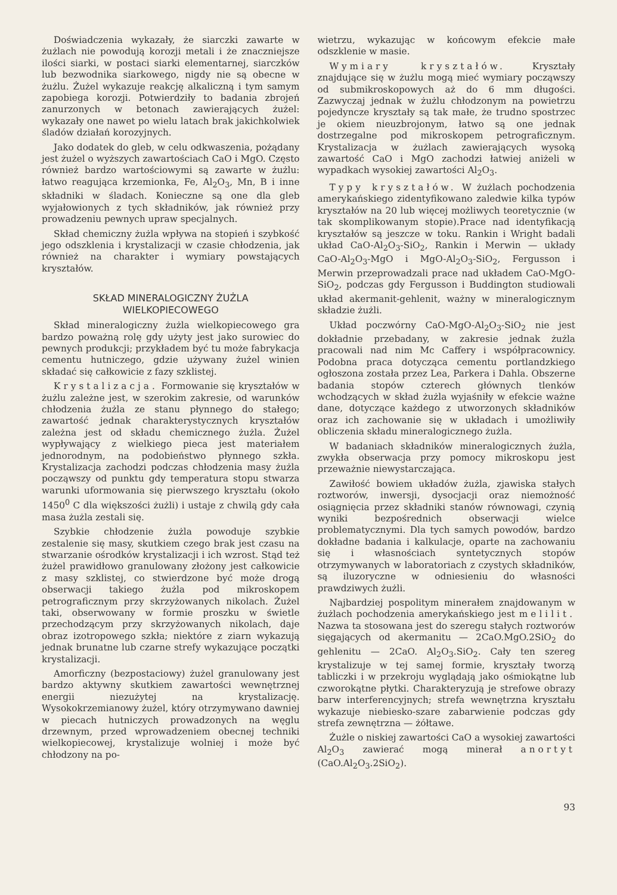Doświadczenia wykazały, że siarczki zawarte w żużlach nie powodują korozji metali i że znaczniejsze ilości siarki, w postaci siarki elementarnej, siarczków lub bezwodnika siarkowego, nigdy nie są obecne w żużlu. Żużel wykazuje reakcję alkaliczną i tym samym zapobiega korozji. Potwierdziły to badania zbrojeń zanurzonych w betonach zawierających żużel: wykazały one nawet po wielu latach brak jakichkolwiek śladów działań korozyjnych.
Jako dodatek do gleb, w celu odkwaszenia, pożądany jest żużel o wyższych zawartościach CaO i MgO. Często również bardzo wartościowymi są zawarte w żużlu: łatwo reagująca krzemionka, Fe, Al<sub>2</sub>O<sub>3</sub>, Mn, B i inne składniki w śladach. Konieczne są one dla gleb wyjałowionych z tych składników, jak również przy prowadzeniu pewnych upraw specjalnych.
Skład chemiczny żużla wpływa na stopień i szybkość jego odszklenia i krystalizacji w czasie chłodzenia, jak również na charakter i wymiary powstających kryształów.
SKŁAD MINERALOGICZNY ŻUŻLA
WIELKOPIECOWEGO
Skład mineralogiczny żużla wielkopiecowego gra bardzo poważną rolę gdy użyty jest jako surowiec do pewnych produkcji; przykładem być tu może fabrykacja cementu hutniczego, gdzie używany żużel winien składać się całkowicie z fazy szklistej.
Krystalizacja. Formowanie się kryształów w żużlu zależne jest, w szerokim zakresie, od warunków chłodzenia żużla ze stanu płynnego do stałego; zawartość jednak charakterystycznych kryształów zależna jest od składu chemicznego żużla. Żużel wypływający z wielkiego pieca jest materiałem jednorodnym, na podobieństwo płynnego szkła. Krystalizacja zachodzi podczas chłodzenia masy żużla począwszy od punktu gdy temperatura stopu stwarza warunki uformowania się pierwszego kryształu (około 1450<sup>0</sup> C dla większości żużli) i ustaje z chwilą gdy cała masa żużla zestali się.
Szybkie chłodzenie żużla powoduje szybkie zestalenie się masy, skutkiem czego brak jest czasu na stwarzanie ośrodków krystalizacji i ich wzrost. Stąd też żużel prawidłowo granulowany złożony jest całkowicie z masy szklistej, co stwierdzone być może drogą obserwacji takiego żużla pod mikroskopem petrograficznym przy skrzyżowanych nikolach. Żużel taki, obserwowany w formie proszku w świetle przechodzącym przy skrzyżowanych nikolach, daje obraz izotropowego szkła; niektóre z ziarn wykazują jednak brunatne lub czarne strefy wykazujące początki krystalizacji.
Amorficzny (bezpostaciowy) żużel granulowany jest bardzo aktywny skutkiem zawartości wewnętrznej energii niezużytej na krystalizację. Wysokokrzemianowy żużel, który otrzymywano dawniej w piecach hutniczych prowadzonych na węglu drzewnym, przed wprowadzeniem obecnej techniki wielkopiecowej, krystalizuje wolniej i może być chłodzony na po-
wietrzu, wykazując w końcowym efekcie małe odszklenie w masie.
Wymiary kryształów. Kryształy znajdujące się w żużlu mogą mieć wymiary począwszy od submikroskopowych aż do 6 mm długości. Zazwyczaj jednak w żużlu chłodzonym na powietrzu pojedyncze kryształy są tak małe, że trudno spostrzec je okiem nieuzbrojonym, łatwo są one jednak dostrzegalne pod mikroskopem petrograficznym. Krystalizacja w żużlach zawierających wysoką zawartość CaO i MgO zachodzi łatwiej aniżeli w wypadkach wysokiej zawartości Al<sub>2</sub>O<sub>3</sub>.
Typy kryształów. W żużlach pochodzenia amerykańskiego zidentyfikowano zaledwie kilka typów kryształów na 20 lub więcej możliwych teoretycznie (w tak skomplikowanym stopie).Prace nad identyfikacją kryształów są jeszcze w toku. Rankin i Wright badali układ CaO-Al<sub>2</sub>O<sub>3</sub>-SiO<sub>2</sub>, Rankin i Merwin — układy CaO-Al<sub>2</sub>O<sub>3</sub>-MgO i MgO-Al<sub>2</sub>O<sub>3</sub>-SiO<sub>2</sub>, Fergusson i Merwin przeprowadzali prace nad układem CaO-MgO-SiO<sub>2</sub>, podczas gdy Fergusson i Buddington studiowali układ akermanit-gehlenit, ważny w mineralogicznym składzie żużli.
Układ poczwórny CaO-MgO-Al<sub>2</sub>O<sub>3</sub>-SiO<sub>2</sub> nie jest dokładnie przebadany, w zakresie jednak żużla pracowali nad nim Mc Caffery i współpracownicy. Podobna praca dotycząca cementu portlandzkiego ogłoszona została przez Lea, Parkera i Dahla. Obszerne badania stopów czterech głównych tlenków wchodzących w skład żużla wyjaśniły w efekcie ważne dane, dotyczące każdego z utworzonych składników oraz ich zachowanie się w układach i umożliwiły obliczenia składu mineralogicznego żużla.
W badaniach składników mineralogicznych żużla, zwykła obserwacja przy pomocy mikroskopu jest przeważnie niewystarczająca.
Zawiłość bowiem układów żużla, zjawiska stałych roztworów, inwersji, dysocjacji oraz niemożność osiągnięcia przez składniki stanów równowagi, czynią wyniki bezpośrednich obserwacji wielce problematycznymi. Dla tych samych powodów, bardzo dokładne badania i kalkulacje, oparte na zachowaniu się i własnościach syntetycznych stopów otrzymywanych w laboratoriach z czystych składników, są iluzoryczne w odniesieniu do własności prawdziwych żużli.
Najbardziej pospolitym minerałem znajdowanym w żużlach pochodzenia amerykańskiego jest melilit. Nazwa ta stosowana jest do szeregu stałych roztworów sięgających od akermanitu — 2CaO.MgO.2SiO<sub>2</sub> do gehlenitu — 2CaO. Al<sub>2</sub>O<sub>3</sub>.SiO<sub>2</sub>. Cały ten szereg krystalizuje w tej samej formie, kryształy tworzą tabliczki i w przekroju wyglądają jako ośmiokątne lub czworokątne płytki. Charakteryzują je strefowe obrazy barw interferencyjnych; strefa wewnętrzna kryształu wykazuje niebiesko-szare zabarwienie podczas gdy strefa zewnętrzna — żółtawe.
Żużle o niskiej zawartości CaO a wysokiej zawartości Al<sub>2</sub>O<sub>3</sub> zawierać mogą minerał anortyt (CaO.Al<sub>2</sub>O<sub>3</sub>.2SiO<sub>2</sub>).
93